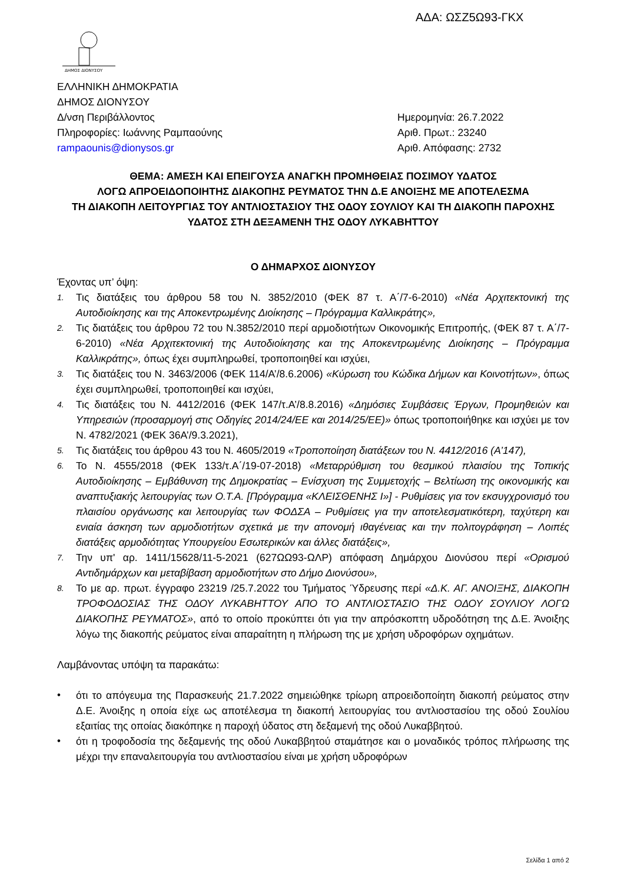ΑΔΑ: ΩΣΖ5Ω93-ΓΚΧ
ΔΗΜΟΣ ΔΙΟΝΥΣΟΥ
ΕΛΛΗΝΙΚΗ ΔΗΜΟΚΡΑΤΙΑ
ΔΗΜΟΣ ΔΙΟΝΥΣΟΥ
Δ/νση Περιβάλλοντος
Πληροφορίες: Ιωάννης Ραμπαούνης
rampaounis@dionysos.gr
Ημερομηνία: 26.7.2022
Αριθ. Πρωτ.: 23240
Αριθ. Απόφασης: 2732
ΘΕΜΑ: ΑΜΕΣΗ ΚΑΙ ΕΠΕΙΓΟΥΣΑ ΑΝΑΓΚΗ ΠΡΟΜΗΘΕΙΑΣ ΠΟΣΙΜΟΥ ΥΔΑΤΟΣ
ΛΟΓΩ ΑΠΡΟΕΙΔΟΠΟΙΗΤΗΣ ΔΙΑΚΟΠΗΣ ΡΕΥΜΑΤΟΣ ΤΗΝ Δ.Ε ΑΝΟΙΞΗΣ ΜΕ ΑΠΟΤΕΛΕΣΜΑ
ΤΗ ΔΙΑΚΟΠΗ ΛΕΙΤΟΥΡΓΙΑΣ ΤΟΥ ΑΝΤΛΙΟΣΤΑΣΙΟΥ ΤΗΣ ΟΔΟΥ ΣΟΥΛΙΟΥ ΚΑΙ ΤΗ ΔΙΑΚΟΠΗ ΠΑΡΟΧΗΣ
ΥΔΑΤΟΣ ΣΤΗ ΔΕΞΑΜΕΝΗ ΤΗΣ ΟΔΟΥ ΛΥΚΑΒΗΤΤΟΥ
Ο ΔΗΜΑΡΧΟΣ ΔΙΟΝΥΣΟΥ
Έχοντας υπ’ όψη:
1. Τις διατάξεις του άρθρου 58 του Ν. 3852/2010 (ΦΕΚ 87 τ. Α΄/7-6-2010) «Νέα Αρχιτεκτονική της Αυτοδιοίκησης και της Αποκεντρωμένης Διοίκησης – Πρόγραμμα Καλλικράτης»,
2. Τις διατάξεις του άρθρου 72 του Ν.3852/2010 περί αρμοδιοτήτων Οικονομικής Επιτροπής, (ΦΕΚ 87 τ. Α΄/7-6-2010) «Νέα Αρχιτεκτονική της Αυτοδιοίκησης και της Αποκεντρωμένης Διοίκησης – Πρόγραμμα Καλλικράτης», όπως έχει συμπληρωθεί, τροποποιηθεί και ισχύει,
3. Τις διατάξεις του Ν. 3463/2006 (ΦΕΚ 114/Α’/8.6.2006) «Κύρωση του Κώδικα Δήμων και Κοινοτήτων», όπως έχει συμπληρωθεί, τροποποιηθεί και ισχύει,
4. Τις διατάξεις του Ν. 4412/2016 (ΦΕΚ 147/τ.Α’/8.8.2016) «Δημόσιες Συμβάσεις Έργων, Προμηθειών και Υπηρεσιών (προσαρμογή στις Οδηγίες 2014/24/ΕΕ και 2014/25/ΕΕ)» όπως τροποποιήθηκε και ισχύει με τον Ν. 4782/2021 (ΦΕΚ 36Α’/9.3.2021),
5. Τις διατάξεις του άρθρου 43 του Ν. 4605/2019 «Τροποποίηση διατάξεων του Ν. 4412/2016 (Α’147),
6. Το Ν. 4555/2018 (ΦΕΚ 133/τ.Α΄/19-07-2018) «Μεταρρύθμιση του θεσμικού πλαισίου της Τοπικής Αυτοδιοίκησης – Εμβάθυνση της Δημοκρατίας – Ενίσχυση της Συμμετοχής – Βελτίωση της οικονομικής και αναπτυξιακής λειτουργίας των Ο.Τ.Α. [Πρόγραμμα «ΚΛΕΙΣΘΕΝΗΣ Ι»] - Ρυθμίσεις για τον εκσυγχρονισμό του πλαισίου οργάνωσης και λειτουργίας των ΦΟΔΣΑ – Ρυθμίσεις για την αποτελεσματικότερη, ταχύτερη και ενιαία άσκηση των αρμοδιοτήτων σχετικά με την απονομή ιθαγένειας και την πολιτογράφηση – Λοιπές διατάξεις αρμοδιότητας Υπουργείου Εσωτερικών και άλλες διατάξεις»,
7. Την υπ' αρ. 1411/15628/11-5-2021 (627ΩΩ93-ΩΛΡ) απόφαση Δημάρχου Διονύσου περί «Ορισμού Αντιδημάρχων και μεταβίβαση αρμοδιοτήτων στο Δήμο Διονύσου»,
8. Το με αρ. πρωτ. έγγραφο 23219 /25.7.2022 του Τμήματος Ύδρευσης περί «Δ.Κ. ΑΓ. ΑΝΟΙΞΗΣ, ΔΙΑΚΟΠΗ ΤΡΟΦΟΔΟΣΙΑΣ ΤΗΣ ΟΔΟΥ ΛΥΚΑΒΗΤΤΟΥ ΑΠΟ ΤΟ ΑΝΤΛΙΟΣΤΑΣΙΟ ΤΗΣ ΟΔΟΥ ΣΟΥΛΙΟΥ ΛΟΓΩ ΔΙΑΚΟΠΗΣ ΡΕΥΜΑΤΟΣ», από το οποίο προκύπτει ότι για την απρόσκοπτη υδροδότηση της Δ.Ε. Άνοιξης λόγω της διακοπής ρεύματος είναι απαραίτητη η πλήρωση της με χρήση υδροφόρων οχημάτων.
Λαμβάνοντας υπόψη τα παρακάτω:
• ότι το απόγευμα της Παρασκευής 21.7.2022 σημειώθηκε τρίωρη απροειδοποίητη διακοπή ρεύματος στην Δ.Ε. Άνοιξης η οποία είχε ως αποτέλεσμα τη διακοπή λειτουργίας του αντλιοστασίου της οδού Σουλίου εξαιτίας της οποίας διακόπηκε η παροχή ύδατος στη δεξαμενή της οδού Λυκαββητού.
• ότι η τροφοδοσία της δεξαμενής της οδού Λυκαββητού σταμάτησε και ο μοναδικός τρόπος πλήρωσης της μέχρι την επαναλειτουργία του αντλιοστασίου είναι με χρήση υδροφόρων
Σελίδα 1 από 2